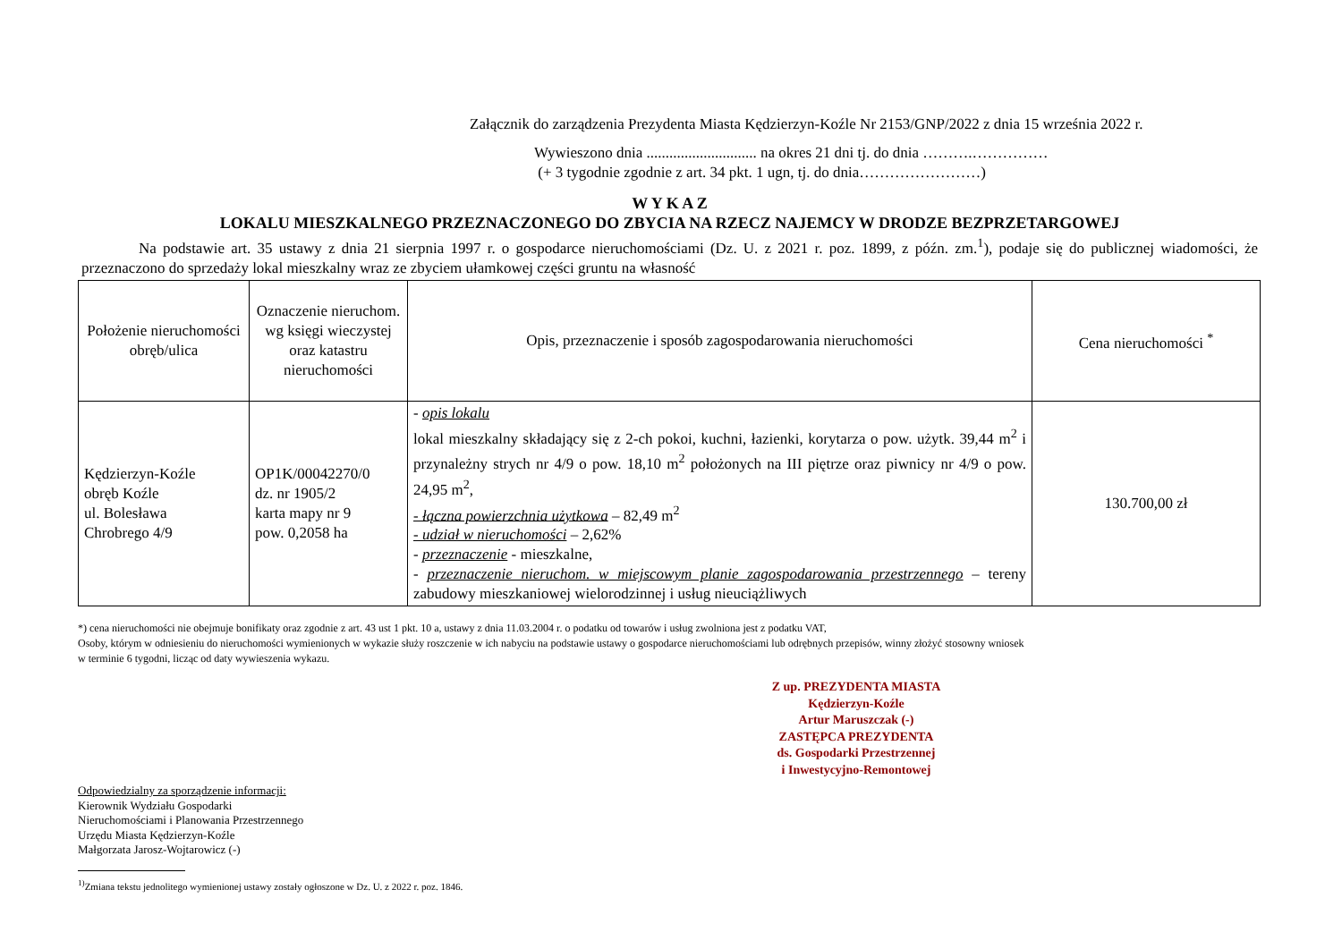Załącznik do zarządzenia Prezydenta Miasta Kędzierzyn-Koźle Nr 2153/GNP/2022 z dnia 15 września 2022 r.
Wywieszono dnia ............................. na okres 21 dni tj. do dnia ……….……………
(+ 3 tygodnie zgodnie z art. 34 pkt. 1 ugn, tj. do dnia……………………)
W Y K A Z
LOKALU MIESZKALNEGO PRZEZNACZONEGO DO ZBYCIA NA RZECZ NAJEMCY W DRODZE BEZPRZETARGOWEJ
Na podstawie art. 35 ustawy z dnia 21 sierpnia 1997 r. o gospodarce nieruchomościami (Dz. U. z 2021 r. poz. 1899, z późn. zm.<sup>1</sup>), podaje się do publicznej wiadomości, że przeznaczono do sprzedaży lokal mieszkalny wraz ze zbyciem ułamkowej części gruntu na własność
| Położenie nieruchomości obręb/ulica | Oznaczenie nieruchom. wg księgi wieczystej oraz katastru nieruchomości | Opis, przeznaczenie i sposób zagospodarowania nieruchomości | Cena nieruchomości <sup>*</sup> |
| --- | --- | --- | --- |
| Kędzierzyn-Koźle obręb Koźle ul. Bolesława Chrobrego 4/9 | OP1K/00042270/0 dz. nr 1905/2 karta mapy nr 9 pow. 0,2058 ha | - opis lokalu lokal mieszkalny składający się z 2-ch pokoi, kuchni, łazienki, korytarza o pow. użytk. 39,44 m<sup>2</sup> i przynależny strych nr 4/9 o pow. 18,10 m<sup>2</sup> położonych na III piętrze oraz piwnicy nr 4/9 o pow. 24,95 m<sup>2</sup>, - łączna powierzchnia użytkowa – 82,49 m<sup>2</sup> - udział w nieruchomości – 2,62% - przeznaczenie - mieszkalne, - przeznaczenie nieruchom. w miejscowym planie zagospodarowania przestrzennego – tereny zabudowy mieszkaniowej wielorodzinnej i usług nieuciążliwych | 130.700,00 zł |
*) cena nieruchomości nie obejmuje bonifikaty oraz zgodnie z art. 43 ust 1 pkt. 10 a, ustawy z dnia 11.03.2004 r. o podatku od towarów i usług zwolniona jest z podatku VAT,
Osoby, którym w odniesieniu do nieruchomości wymienionych w wykazie służy roszczenie w ich nabyciu na podstawie ustawy o gospodarce nieruchomościami lub odrębnych przepisów, winny złożyć stosowny wniosek
w terminie 6 tygodni, licząc od daty wywieszenia wykazu.
Z up. PREZYDENTA MIASTA
Kędzierzyn-Koźle
Artur Maruszczak (-)
ZASTĘPCA PREZYDENTA
ds. Gospodarki Przestrzennej
i Inwestycyjno-Remontowej
Odpowiedzialny za sporządzenie informacji:
Kierownik Wydziału Gospodarki
Nieruchomościami i Planowania Przestrzennego
Urzędu Miasta Kędzierzyn-Koźle
Małgorzata Jarosz-Wojtarowicz (-)
<sup>1)</sup> Zmiana tekstu jednolitego wymienionej ustawy zostały ogłoszone w Dz. U. z 2022 r. poz. 1846.